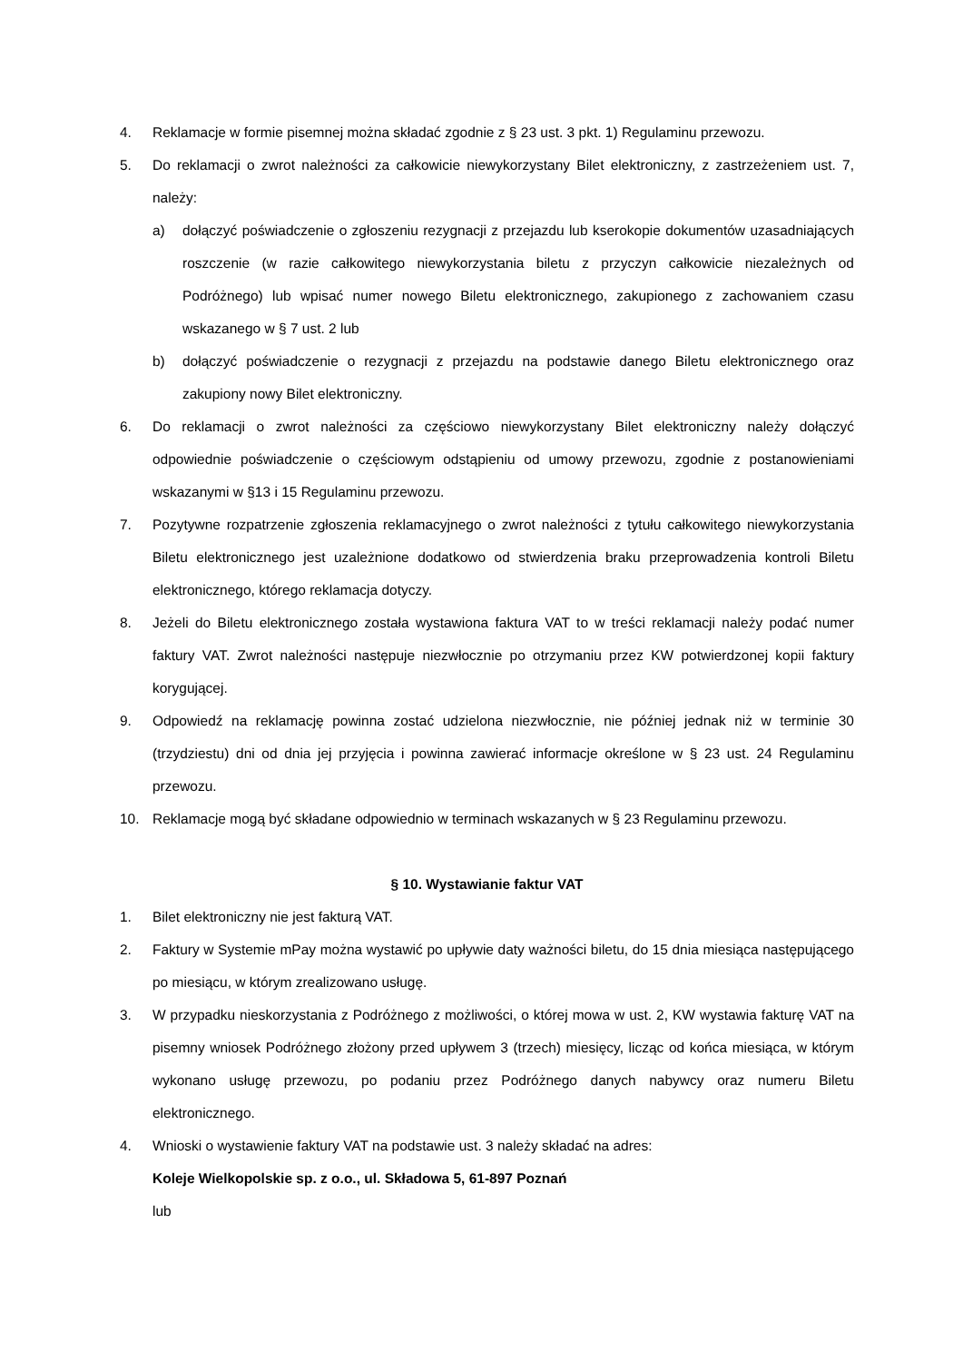4. Reklamacje w formie pisemnej można składać zgodnie z § 23 ust. 3 pkt. 1) Regulaminu przewozu.
5. Do reklamacji o zwrot należności za całkowicie niewykorzystany Bilet elektroniczny, z zastrzeżeniem ust. 7, należy:
a) dołączyć poświadczenie o zgłoszeniu rezygnacji z przejazdu lub kserokopie dokumentów uzasadniających roszczenie (w razie całkowitego niewykorzystania biletu z przyczyn całkowicie niezależnych od Podróżnego) lub wpisać numer nowego Biletu elektronicznego, zakupionego z zachowaniem czasu wskazanego w § 7 ust. 2 lub
b) dołączyć poświadczenie o rezygnacji z przejazdu na podstawie danego Biletu elektronicznego oraz zakupiony nowy Bilet elektroniczny.
6. Do reklamacji o zwrot należności za częściowo niewykorzystany Bilet elektroniczny należy dołączyć odpowiednie poświadczenie o częściowym odstąpieniu od umowy przewozu, zgodnie z postanowieniami wskazanymi w §13 i 15 Regulaminu przewozu.
7. Pozytywne rozpatrzenie zgłoszenia reklamacyjnego o zwrot należności z tytułu całkowitego niewykorzystania Biletu elektronicznego jest uzależnione dodatkowo od stwierdzenia braku przeprowadzenia kontroli Biletu elektronicznego, którego reklamacja dotyczy.
8. Jeżeli do Biletu elektronicznego została wystawiona faktura VAT to w treści reklamacji należy podać numer faktury VAT. Zwrot należności następuje niezwłocznie po otrzymaniu przez KW potwierdzonej kopii faktury korygującej.
9. Odpowiedź na reklamację powinna zostać udzielona niezwłocznie, nie później jednak niż w terminie 30 (trzydziestu) dni od dnia jej przyjęcia i powinna zawierać informacje określone w § 23 ust. 24 Regulaminu przewozu.
10. Reklamacje mogą być składane odpowiednio w terminach wskazanych w § 23 Regulaminu przewozu.
§ 10. Wystawianie faktur VAT
1. Bilet elektroniczny nie jest fakturą VAT.
2. Faktury w Systemie mPay można wystawić po upływie daty ważności biletu, do 15 dnia miesiąca następującego po miesiącu, w którym zrealizowano usługę.
3. W przypadku nieskorzystania z Podróżnego z możliwości, o której mowa w ust. 2, KW wystawia fakturę VAT na pisemny wniosek Podróżnego złożony przed upływem 3 (trzech) miesięcy, licząc od końca miesiąca, w którym wykonano usługę przewozu, po podaniu przez Podróżnego danych nabywcy oraz numeru Biletu elektronicznego.
4. Wnioski o wystawienie faktury VAT na podstawie ust. 3 należy składać na adres:
Koleje Wielkopolskie sp. z o.o., ul. Składowa 5, 61-897 Poznań
lub